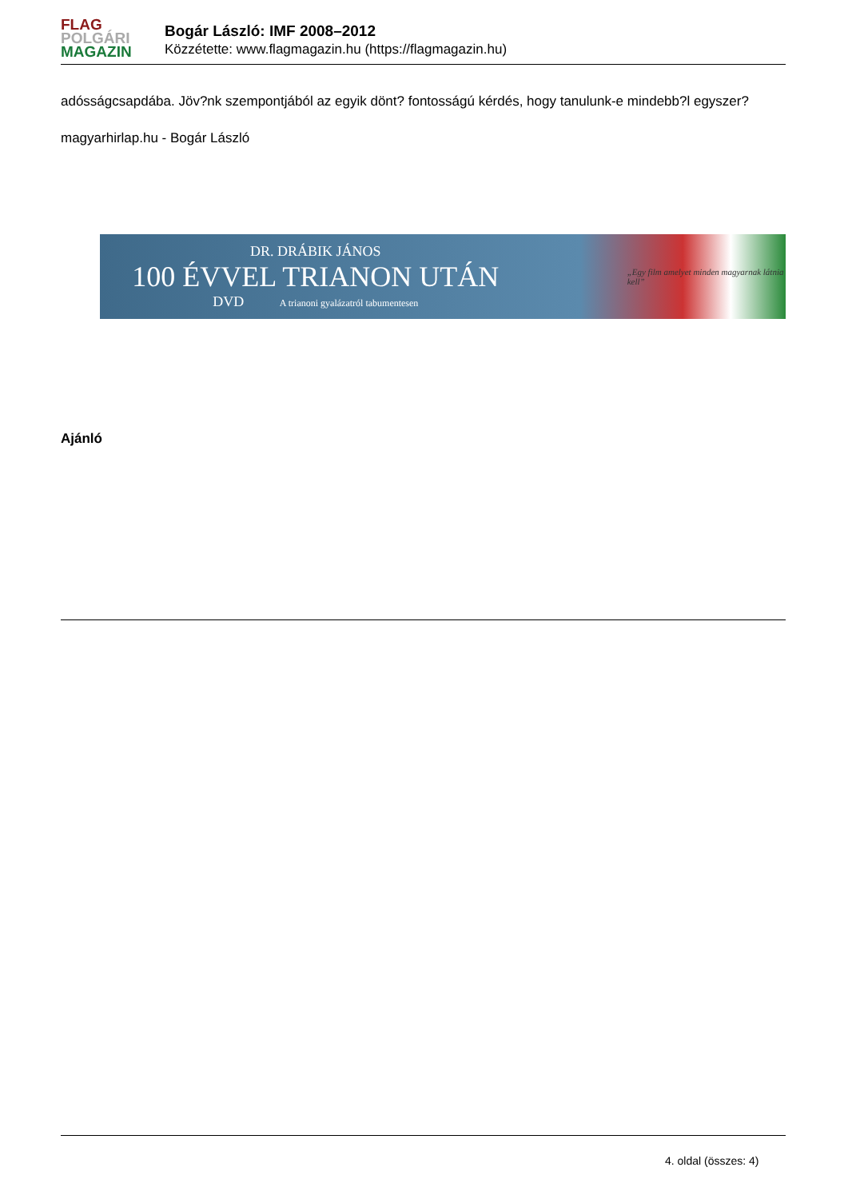FLAG
POLGÁRI
MAGAZIN
Bogár László: IMF 2008–2012
Közzétette: www.flagmagazin.hu (https://flagmagazin.hu)
adósságcsapdába. Jöv?nk szempontjából az egyik dönt? fontosságú kérdés, hogy tanulunk-e mindebb?l egyszer?
magyarhirlap.hu - Bogár László
DR. DRÁBIK JÁNOS
100 ÉVVEL TRIANON UTÁN
DVD A trianoni gyalázatról tabumentesen
„Egy film amelyet minden magyarnak látnia kell”
Ajánló
4. oldal (összes: 4)